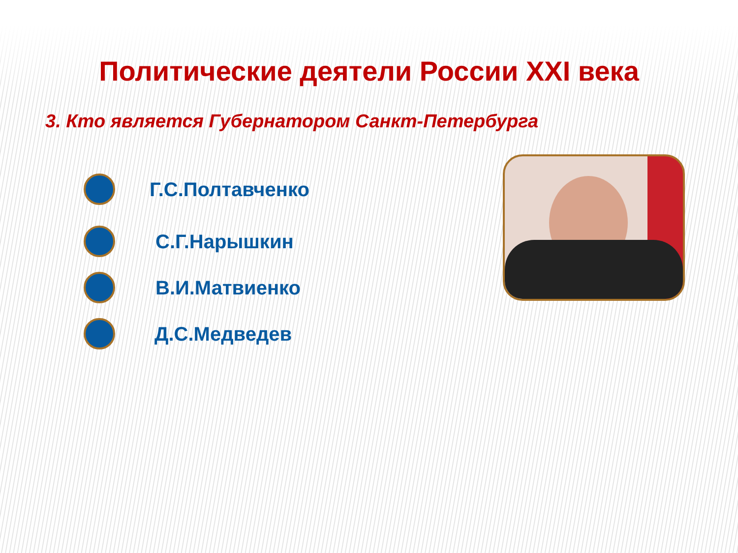Политические деятели России XXI века
3. Кто является Губернатором Санкт-Петербурга
Г.С.Полтавченко
С.Г.Нарышкин
В.И.Матвиенко
Д.С.Медведев